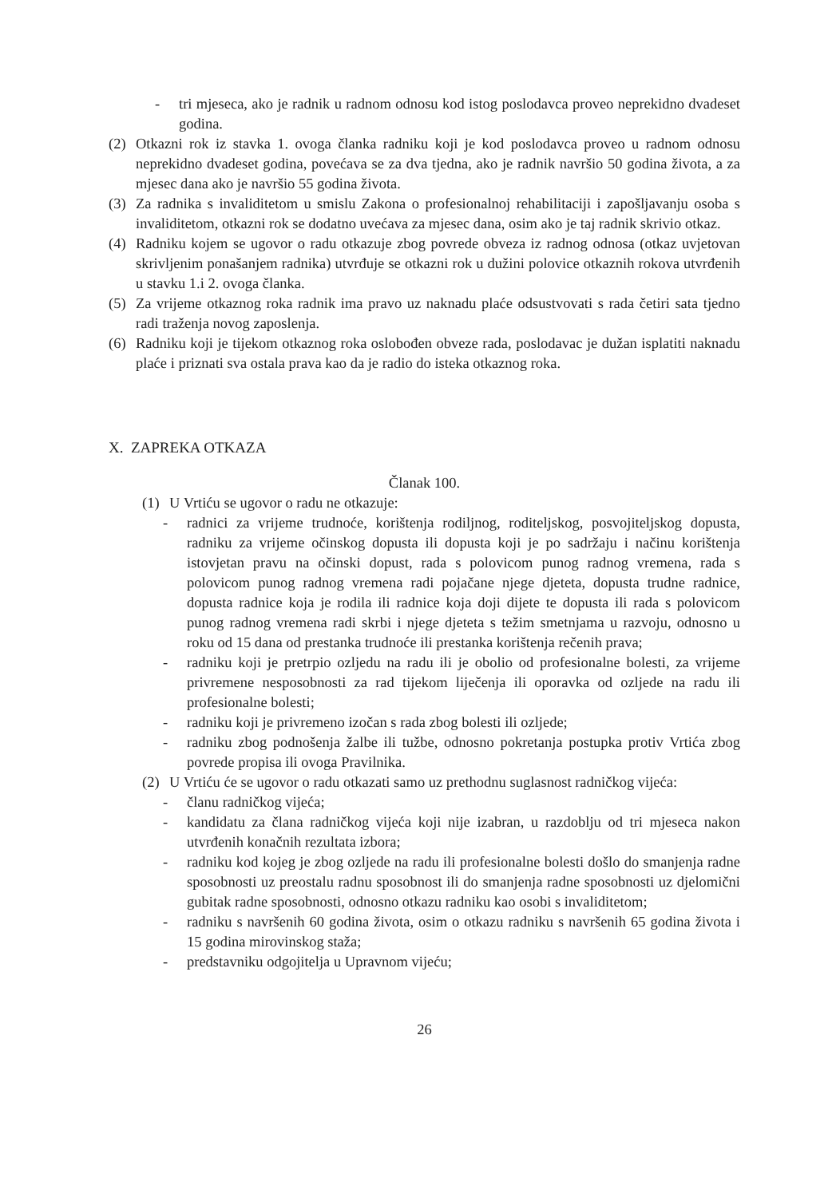- tri mjeseca, ako je radnik u radnom odnosu kod istog poslodavca proveo neprekidno dvadeset godina.
(2) Otkazni rok iz stavka 1. ovoga članka radniku koji je kod poslodavca proveo u radnom odnosu neprekidno dvadeset godina, povećava se za dva tjedna, ako je radnik navršio 50 godina života, a za mjesec dana ako je navršio 55 godina života.
(3) Za radnika s invaliditetom u smislu Zakona o profesionalnoj rehabilitaciji i zapošljavanju osoba s invaliditetom, otkazni rok se dodatno uvećava za mjesec dana, osim ako je taj radnik skrivio otkaz.
(4) Radniku kojem se ugovor o radu otkazuje zbog povrede obveza iz radnog odnosa (otkaz uvjetovan skrivljenim ponašanjem radnika) utvrđuje se otkazni rok u dužini polovice otkaznih rokova utvrđenih u stavku 1.i 2. ovoga članka.
(5) Za vrijeme otkaznog roka radnik ima pravo uz naknadu plaće odsustvovati s rada četiri sata tjedno radi traženja novog zaposlenja.
(6) Radniku koji je tijekom otkaznog roka oslobođen obveze rada, poslodavac je dužan isplatiti naknadu plaće i priznati sva ostala prava kao da je radio do isteka otkaznog roka.
X. ZAPREKA OTKAZA
Članak 100.
(1) U Vrtiću se ugovor o radu ne otkazuje:
- radnici za vrijeme trudnoće, korištenja rodiljnog, roditeljskog, posvojiteljskog dopusta, radniku za vrijeme očinskog dopusta ili dopusta koji je po sadržaju i načinu korištenja istovjetan pravu na očinski dopust, rada s polovicom punog radnog vremena, rada s polovicom punog radnog vremena radi pojačane njege djeteta, dopusta trudne radnice, dopusta radnice koja je rodila ili radnice koja doji dijete te dopusta ili rada s polovicom punog radnog vremena radi skrbi i njege djeteta s težim smetnjama u razvoju, odnosno u roku od 15 dana od prestanka trudnoće ili prestanka korištenja rečenih prava;
- radniku koji je pretrpio ozljedu na radu ili je obolio od profesionalne bolesti, za vrijeme privremene nesposobnosti za rad tijekom liječenja ili oporavka od ozljede na radu ili profesionalne bolesti;
- radniku koji je privremeno izočan s rada zbog bolesti ili ozljede;
- radniku zbog podnošenja žalbe ili tužbe, odnosno pokretanja postupka protiv Vrtića zbog povrede propisa ili ovoga Pravilnika.
(2) U Vrtiću će se ugovor o radu otkazati samo uz prethodnu suglasnost radničkog vijeća:
- članu radničkog vijeća;
- kandidatu za člana radničkog vijeća koji nije izabran, u razdoblju od tri mjeseca nakon utvrđenih konačnih rezultata izbora;
- radniku kod kojeg je zbog ozljede na radu ili profesionalne bolesti došlo do smanjenja radne sposobnosti uz preostalu radnu sposobnost ili do smanjenja radne sposobnosti uz djelomični gubitak radne sposobnosti, odnosno otkazu radniku kao osobi s invaliditetom;
- radniku s navršenih 60 godina života, osim o otkazu radniku s navršenih 65 godina života i 15 godina mirovinskog staža;
- predstavniku odgojitelja u Upravnom vijeću;
26